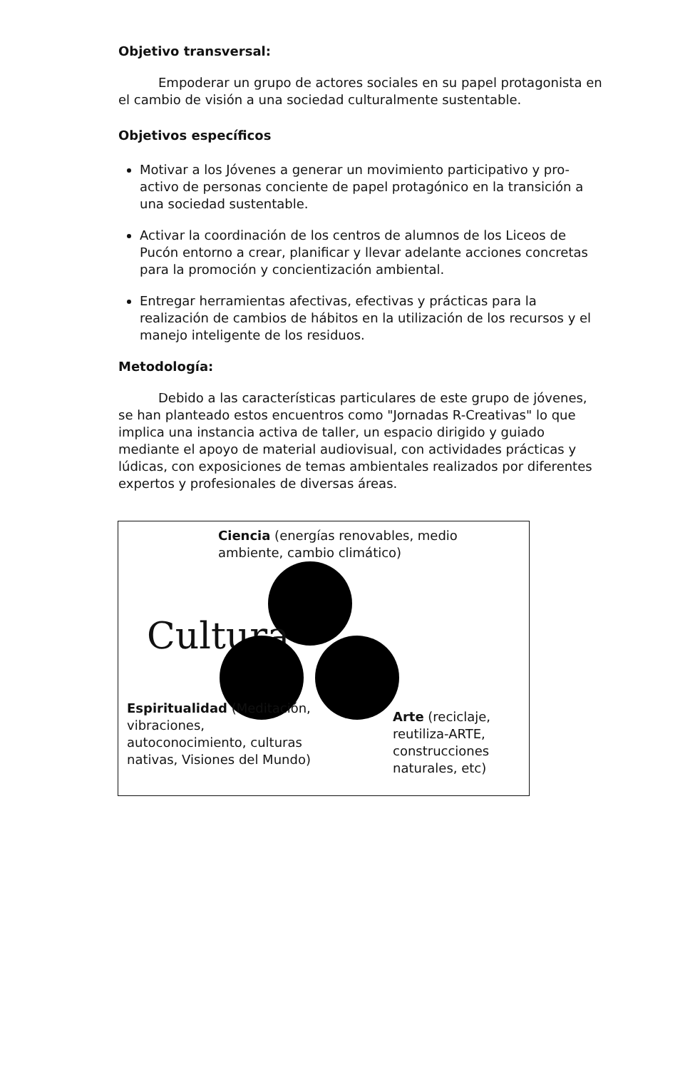Objetivo transversal:
Empoderar un grupo de actores sociales en su papel protagonista en el cambio de visión a una sociedad culturalmente sustentable.
Objetivos específicos
Motivar a los Jóvenes a generar un movimiento participativo y pro-activo de personas conciente de papel protagónico en la transición a una sociedad sustentable.
Activar la coordinación de los centros de alumnos de los Liceos de Pucón entorno a crear, planificar y llevar adelante acciones concretas para la promoción y concientización ambiental.
Entregar herramientas afectivas, efectivas y prácticas para la realización de cambios de hábitos en la utilización de los recursos y el manejo inteligente de los residuos.
Metodología:
Debido a las características particulares de este grupo de jóvenes, se han planteado estos encuentros como "Jornadas R-Creativas" lo que implica una instancia activa de taller, un espacio dirigido y guiado mediante el apoyo de material audiovisual, con actividades prácticas y lúdicas, con exposiciones de temas ambientales realizados por diferentes expertos y profesionales de diversas áreas.
Ciencia (energías renovables, medio ambiente, cambio climático)
Cultura
Espiritualidad (Meditación, vibraciones, autoconocimiento, culturas nativas, Visiones del Mundo)
Arte (reciclaje, reutiliza-ARTE, construcciones naturales, etc)